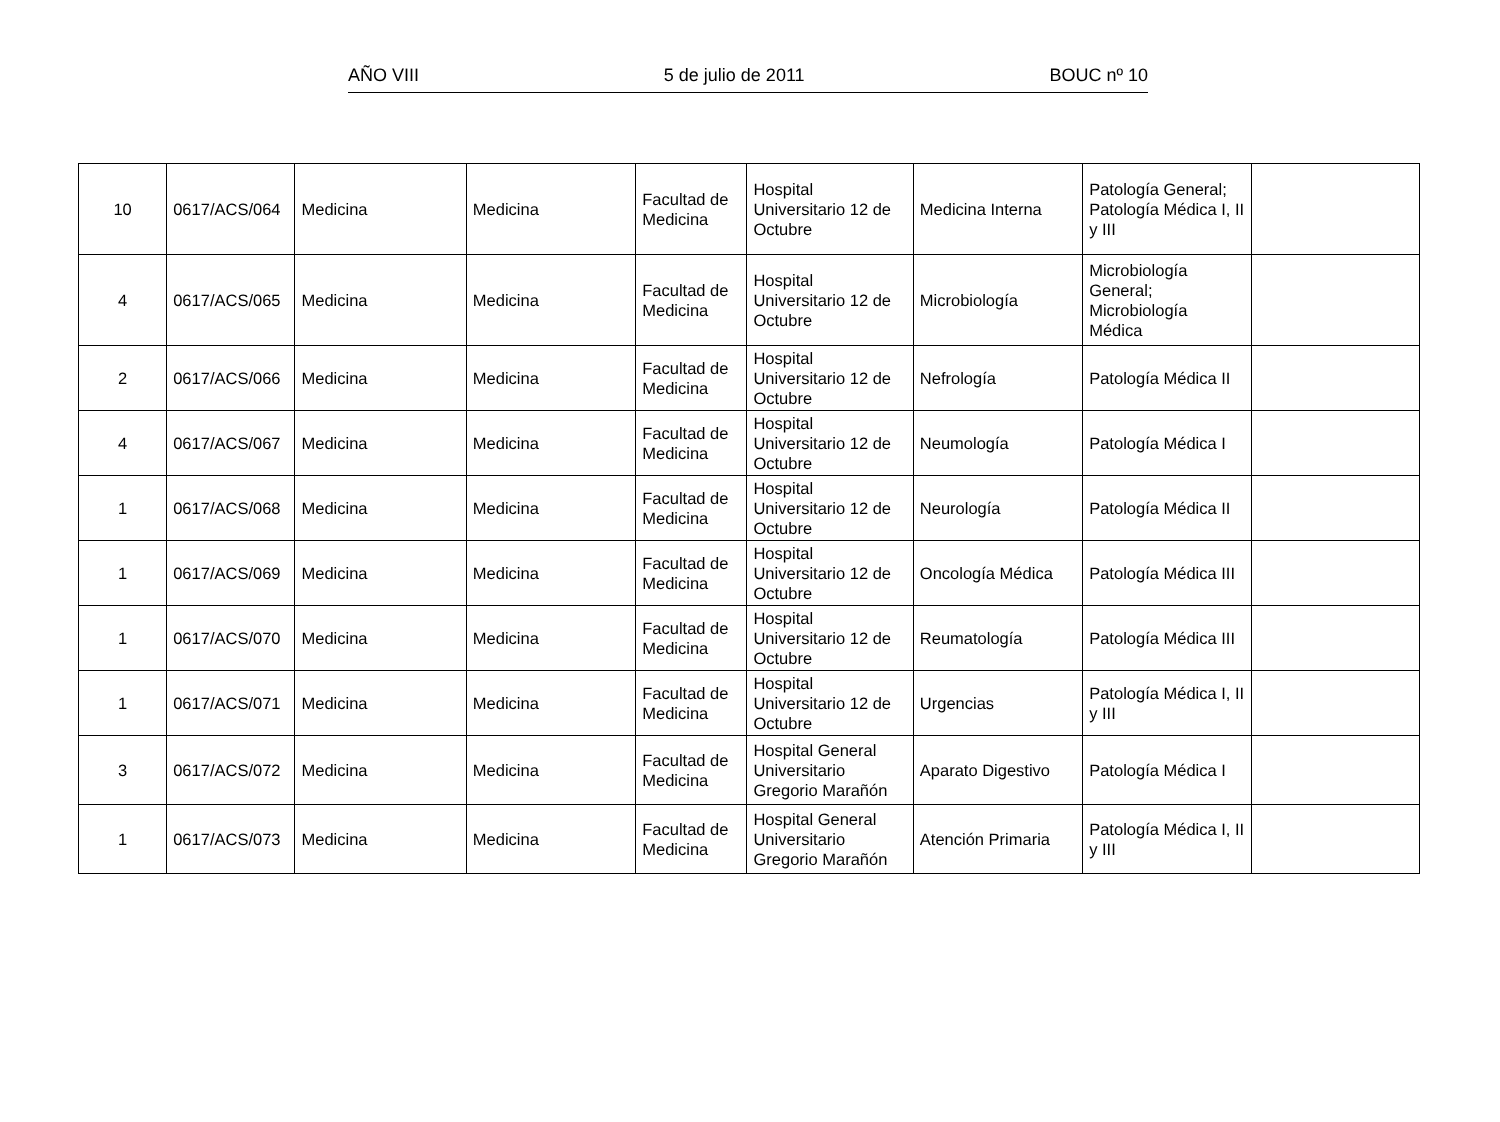AÑO VIII 5 de julio de 2011 BOUC nº 10
| 10 | 0617/ACS/064 | Medicina | Medicina | Facultad de Medicina | Hospital Universitario 12 de Octubre | Medicina Interna | Patología General; Patología Médica I, II y III | |
| 4 | 0617/ACS/065 | Medicina | Medicina | Facultad de Medicina | Hospital Universitario 12 de Octubre | Microbiología | Microbiología General; Microbiología Médica | |
| 2 | 0617/ACS/066 | Medicina | Medicina | Facultad de Medicina | Hospital Universitario 12 de Octubre | Nefrología | Patología Médica II | |
| 4 | 0617/ACS/067 | Medicina | Medicina | Facultad de Medicina | Hospital Universitario 12 de Octubre | Neumología | Patología Médica I | |
| 1 | 0617/ACS/068 | Medicina | Medicina | Facultad de Medicina | Hospital Universitario 12 de Octubre | Neurología | Patología Médica II | |
| 1 | 0617/ACS/069 | Medicina | Medicina | Facultad de Medicina | Hospital Universitario 12 de Octubre | Oncología Médica | Patología Médica III | |
| 1 | 0617/ACS/070 | Medicina | Medicina | Facultad de Medicina | Hospital Universitario 12 de Octubre | Reumatología | Patología Médica III | |
| 1 | 0617/ACS/071 | Medicina | Medicina | Facultad de Medicina | Hospital Universitario 12 de Octubre | Urgencias | Patología Médica I, II y III | |
| 3 | 0617/ACS/072 | Medicina | Medicina | Facultad de Medicina | Hospital General Universitario Gregorio Marañón | Aparato Digestivo | Patología Médica I | |
| 1 | 0617/ACS/073 | Medicina | Medicina | Facultad de Medicina | Hospital General Universitario Gregorio Marañón | Atención Primaria | Patología Médica I, II y III | |